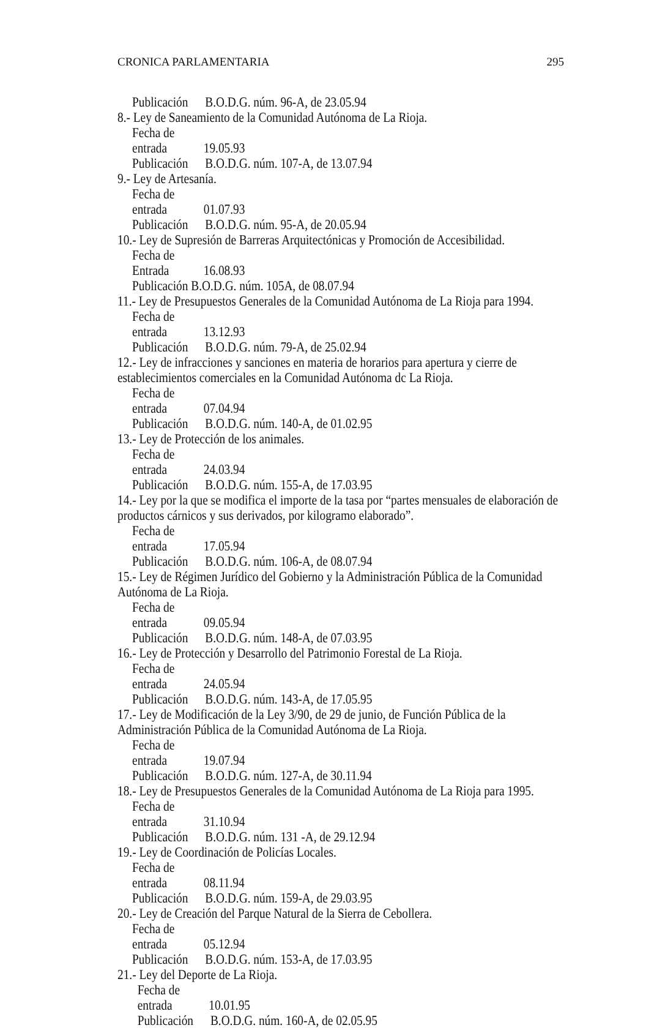CRONICA PARLAMENTARIA 295
Publicación B.O.D.G. núm. 96-A, de 23.05.94
8.- Ley de Saneamiento de la Comunidad Autónoma de La Rioja.
Fecha de entrada 19.05.93
Publicación B.O.D.G. núm. 107-A, de 13.07.94
9.- Ley de Artesanía.
Fecha de entrada 01.07.93
Publicación B.O.D.G. núm. 95-A, de 20.05.94
10.- Ley de Supresión de Barreras Arquitectónicas y Promoción de Accesibilidad.
Fecha de Entrada 16.08.93
Publicación B.O.D.G. núm. 105A, de 08.07.94
11.- Ley de Presupuestos Generales de la Comunidad Autónoma de La Rioja para 1994.
Fecha de entrada 13.12.93
Publicación B.O.D.G. núm. 79-A, de 25.02.94
12.- Ley de infracciones y sanciones en materia de horarios para apertura y cierre de establecimientos comerciales en la Comunidad Autónoma dc La Rioja.
Fecha de entrada 07.04.94
Publicación B.O.D.G. núm. 140-A, de 01.02.95
13.- Ley de Protección de los animales.
Fecha de entrada 24.03.94
Publicación B.O.D.G. núm. 155-A, de 17.03.95
14.- Ley por la que se modifica el importe de la tasa por “partes mensuales de elaboración de productos cárnicos y sus derivados, por kilogramo elaborado”.
Fecha de entrada 17.05.94
Publicación B.O.D.G. núm. 106-A, de 08.07.94
15.- Ley de Régimen Jurídico del Gobierno y la Administración Pública de la Comunidad Autónoma de La Rioja.
Fecha de entrada 09.05.94
Publicación B.O.D.G. núm. 148-A, de 07.03.95
16.- Ley de Protección y Desarrollo del Patrimonio Forestal de La Rioja.
Fecha de entrada 24.05.94
Publicación B.O.D.G. núm. 143-A, de 17.05.95
17.- Ley de Modificación de la Ley 3/90, de 29 de junio, de Función Pública de la Administración Pública de la Comunidad Autónoma de La Rioja.
Fecha de entrada 19.07.94
Publicación B.O.D.G. núm. 127-A, de 30.11.94
18.- Ley de Presupuestos Generales de la Comunidad Autónoma de La Rioja para 1995.
Fecha de entrada 31.10.94
Publicación B.O.D.G. núm. 131 -A, de 29.12.94
19.- Ley de Coordinación de Policías Locales.
Fecha de entrada 08.11.94
Publicación B.O.D.G. núm. 159-A, de 29.03.95
20.- Ley de Creación del Parque Natural de la Sierra de Cebollera.
Fecha de entrada 05.12.94
Publicación B.O.D.G. núm. 153-A, de 17.03.95
21.- Ley del Deporte de La Rioja.
Fecha de entrada 10.01.95
Publicación B.O.D.G. núm. 160-A, de 02.05.95